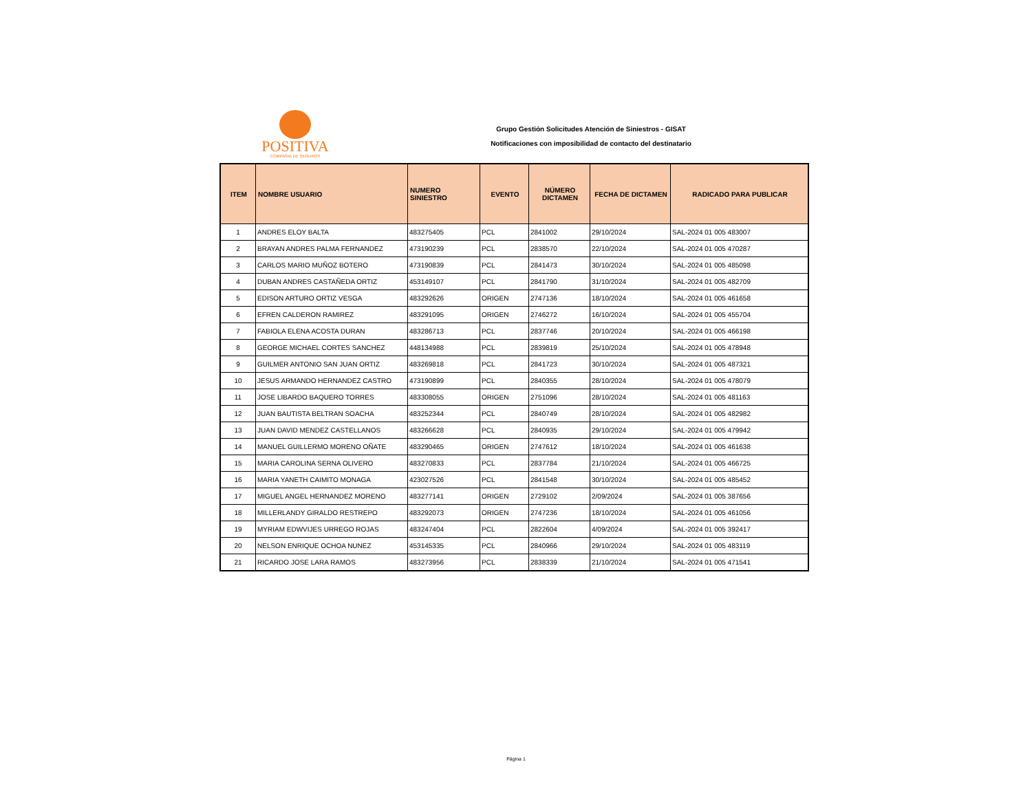POSITIVA
COMPAÑIA DE SEGUROS
Grupo Gestión Solicitudes Atención de Siniestros - GISAT
Notificaciones con imposibilidad de contacto del destinatario
| ITEM | NOMBRE USUARIO | NUMERO SINIESTRO | EVENTO | NÚMERO DICTAMEN | FECHA DE DICTAMEN | RADICADO PARA PUBLICAR |
| --- | --- | --- | --- | --- | --- | --- |
| 1 | ANDRES ELOY BALTA | 483275405 | PCL | 2841002 | 29/10/2024 | SAL-2024 01 005 483007 |
| 2 | BRAYAN ANDRES PALMA FERNANDEZ | 473190239 | PCL | 2838570 | 22/10/2024 | SAL-2024 01 005 470287 |
| 3 | CARLOS MARIO MUÑOZ BOTERO | 473190839 | PCL | 2841473 | 30/10/2024 | SAL-2024 01 005 485098 |
| 4 | DUBAN ANDRES CASTAÑEDA ORTIZ | 453149107 | PCL | 2841790 | 31/10/2024 | SAL-2024 01 005 482709 |
| 5 | EDISON ARTURO ORTIZ VESGA | 483292626 | ORIGEN | 2747136 | 18/10/2024 | SAL-2024 01 005 461658 |
| 6 | EFREN CALDERON RAMIREZ | 483291095 | ORIGEN | 2746272 | 16/10/2024 | SAL-2024 01 005 455704 |
| 7 | FABIOLA ELENA ACOSTA DURAN | 483286713 | PCL | 2837746 | 20/10/2024 | SAL-2024 01 005 466198 |
| 8 | GEORGE MICHAEL CORTES SANCHEZ | 448134988 | PCL | 2839819 | 25/10/2024 | SAL-2024 01 005 478948 |
| 9 | GUILMER ANTONIO SAN JUAN ORTIZ | 483269818 | PCL | 2841723 | 30/10/2024 | SAL-2024 01 005 487321 |
| 10 | JESUS ARMANDO HERNANDEZ CASTRO | 473190899 | PCL | 2840355 | 28/10/2024 | SAL-2024 01 005 478079 |
| 11 | JOSE LIBARDO BAQUERO TORRES | 483308055 | ORIGEN | 2751096 | 28/10/2024 | SAL-2024 01 005 481163 |
| 12 | JUAN BAUTISTA BELTRAN SOACHA | 483252344 | PCL | 2840749 | 28/10/2024 | SAL-2024 01 005 482982 |
| 13 | JUAN DAVID MENDEZ CASTELLANOS | 483266628 | PCL | 2840935 | 29/10/2024 | SAL-2024 01 005 479942 |
| 14 | MANUEL GUILLERMO MORENO OÑATE | 483290465 | ORIGEN | 2747612 | 18/10/2024 | SAL-2024 01 005 461638 |
| 15 | MARIA CAROLINA SERNA OLIVERO | 483270833 | PCL | 2837784 | 21/10/2024 | SAL-2024 01 005 466725 |
| 16 | MARIA YANETH CAIMITO MONAGA | 423027526 | PCL | 2841548 | 30/10/2024 | SAL-2024 01 005 485452 |
| 17 | MIGUEL ANGEL HERNANDEZ MORENO | 483277141 | ORIGEN | 2729102 | 2/09/2024 | SAL-2024 01 005 387656 |
| 18 | MILLERLANDY GIRALDO RESTREPO | 483292073 | ORIGEN | 2747236 | 18/10/2024 | SAL-2024 01 005 461056 |
| 19 | MYRIAM EDWVIJES URREGO ROJAS | 483247404 | PCL | 2822604 | 4/09/2024 | SAL-2024 01 005 392417 |
| 20 | NELSON ENRIQUE OCHOA NUNEZ | 453145335 | PCL | 2840966 | 29/10/2024 | SAL-2024 01 005 483119 |
| 21 | RICARDO JOSE LARA RAMOS | 483273956 | PCL | 2838339 | 21/10/2024 | SAL-2024 01 005 471541 |
Página 1